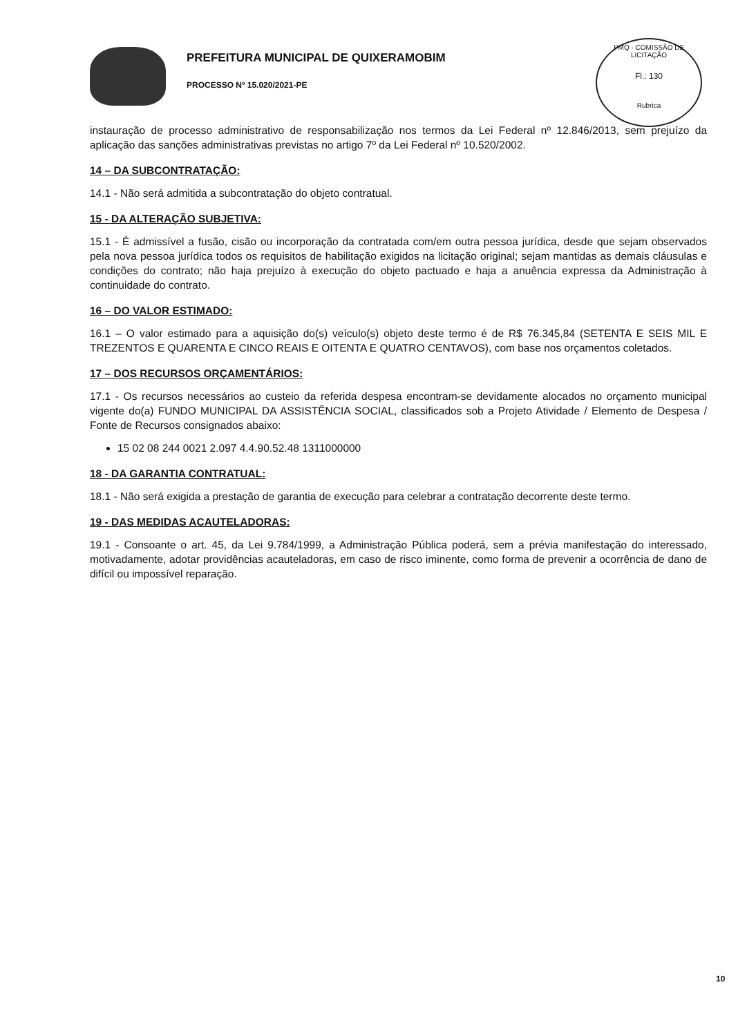PREFEITURA MUNICIPAL DE QUIXERAMOBIM
PROCESSO Nº 15.020/2021-PE
PMQ - COMISSÃO DE LICITAÇÃO
Fl.: 130
Rubrica
instauração de processo administrativo de responsabilização nos termos da Lei Federal nº 12.846/2013, sem prejuízo da aplicação das sanções administrativas previstas no artigo 7º da Lei Federal nº 10.520/2002.
14 – DA SUBCONTRATAÇÃO:
14.1 - Não será admitida a subcontratação do objeto contratual.
15 - DA ALTERAÇÃO SUBJETIVA:
15.1 - É admissível a fusão, cisão ou incorporação da contratada com/em outra pessoa jurídica, desde que sejam observados pela nova pessoa jurídica todos os requisitos de habilitação exigidos na licitação original; sejam mantidas as demais cláusulas e condições do contrato; não haja prejuízo à execução do objeto pactuado e haja a anuência expressa da Administração à continuidade do contrato.
16 – DO VALOR ESTIMADO:
16.1 – O valor estimado para a aquisição do(s) veículo(s) objeto deste termo é de R$ 76.345,84 (SETENTA E SEIS MIL E TREZENTOS E QUARENTA E CINCO REAIS E OITENTA E QUATRO CENTAVOS), com base nos orçamentos coletados.
17 – DOS RECURSOS ORÇAMENTÁRIOS:
17.1 - Os recursos necessários ao custeio da referida despesa encontram-se devidamente alocados no orçamento municipal vigente do(a) FUNDO MUNICIPAL DA ASSISTÊNCIA SOCIAL, classificados sob a Projeto Atividade / Elemento de Despesa / Fonte de Recursos consignados abaixo:
15 02 08 244 0021 2.097 4.4.90.52.48 1311000000
18 - DA GARANTIA CONTRATUAL:
18.1 - Não será exigida a prestação de garantia de execução para celebrar a contratação decorrente deste termo.
19 - DAS MEDIDAS ACAUTELADORAS:
19.1 - Consoante o art. 45, da Lei 9.784/1999, a Administração Pública poderá, sem a prévia manifestação do interessado, motivadamente, adotar providências acauteladoras, em caso de risco iminente, como forma de prevenir a ocorrência de dano de difícil ou impossível reparação.
10